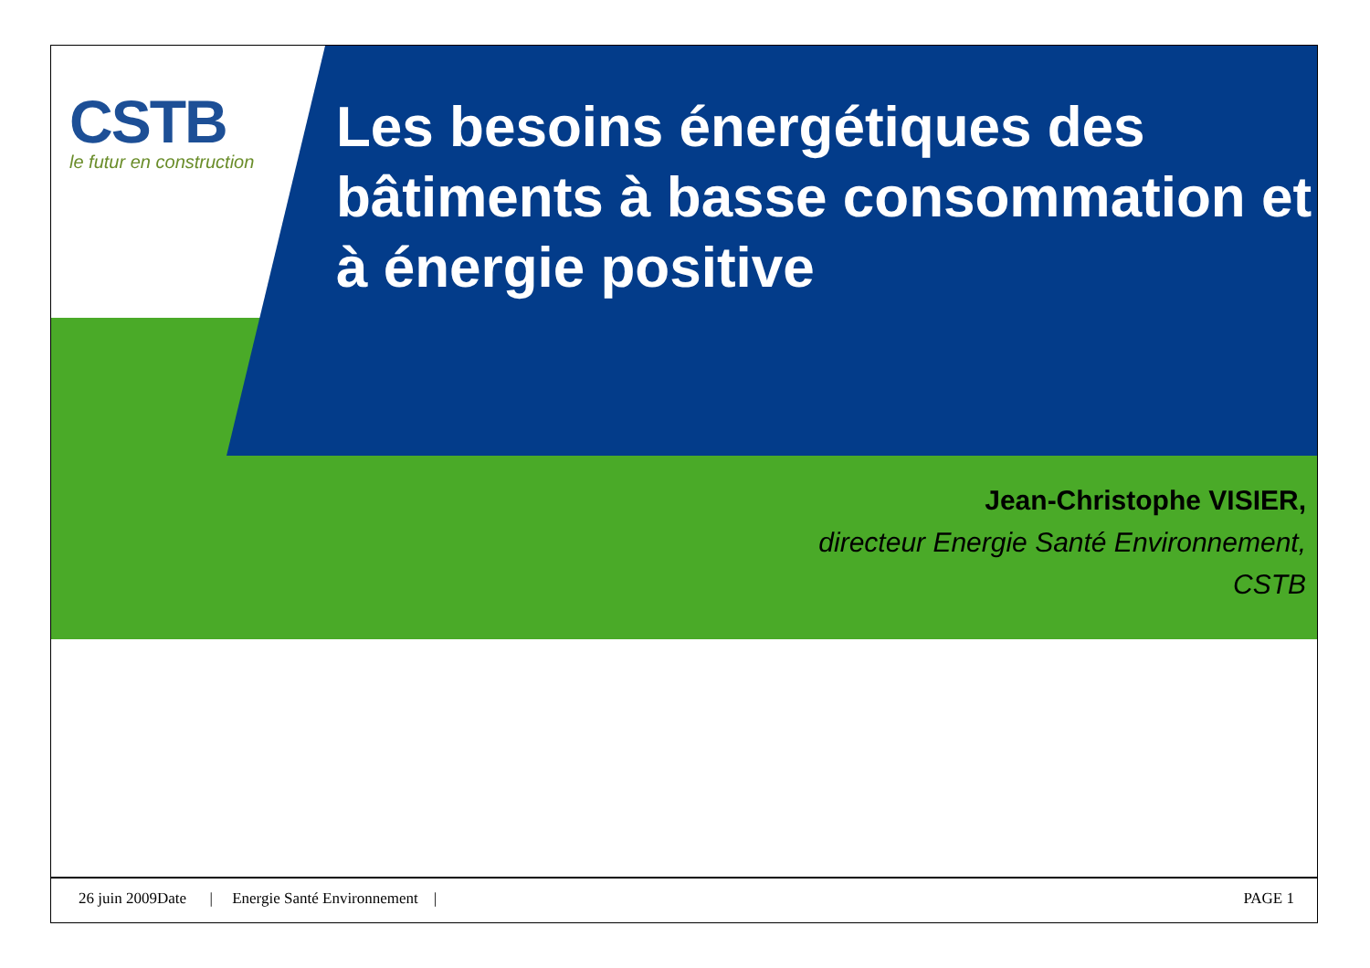CSTB
le futur en construction
Les besoins énergétiques des bâtiments à basse consommation et à énergie positive
Jean-Christophe VISIER,
directeur Energie Santé Environnement,
CSTB
26 juin 2009Date | Energie Santé Environnement | PAGE 1